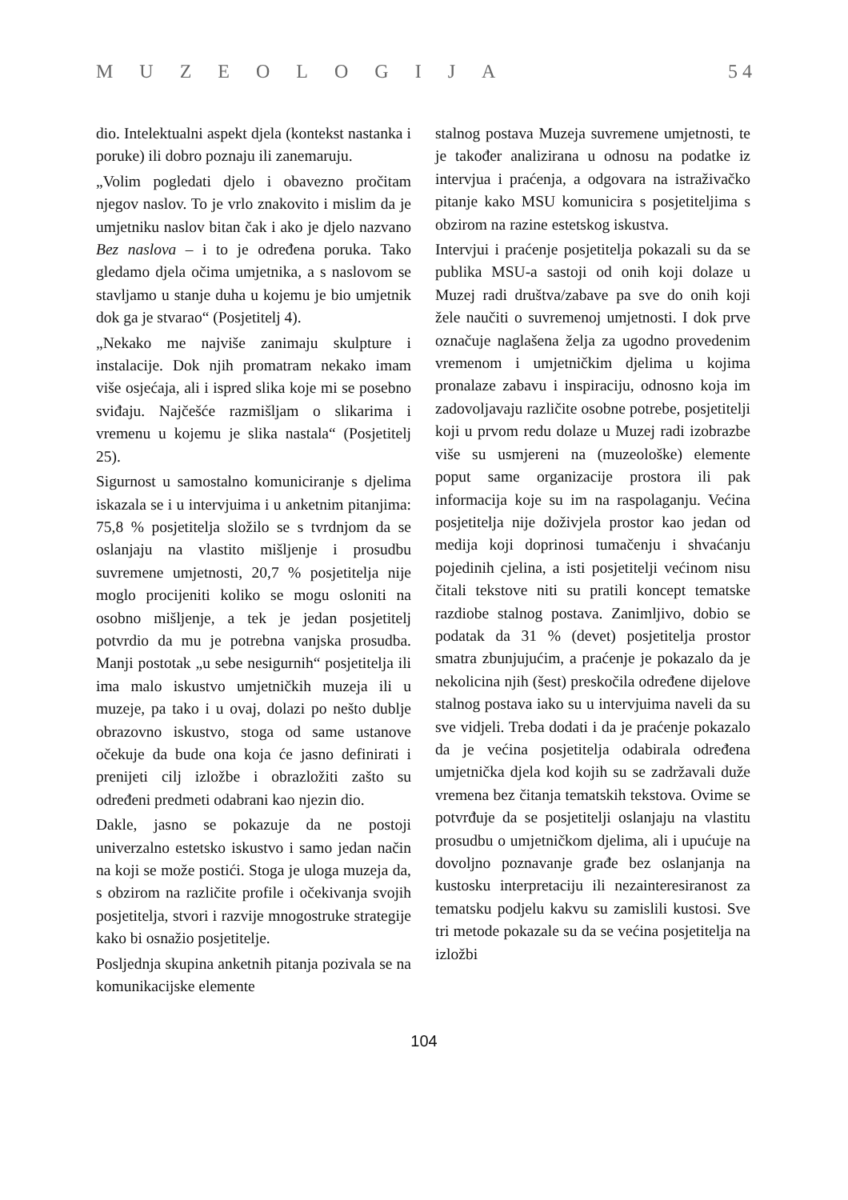MUZEOLOGIJA 5 4
dio. Intelektualni aspekt djela (kontekst nastanka i poruke) ili dobro poznaju ili zanemaruju.
„Volim pogledati djelo i obavezno pročitam njegov naslov. To je vrlo znakovito i mislim da je umjetniku naslov bitan čak i ako je djelo nazvano Bez naslova – i to je određena poruka. Tako gledamo djela očima umjetnika, a s naslovom se stavljamo u stanje duha u kojemu je bio umjetnik dok ga je stvarao“ (Posjetitelj 4).
„Nekako me najviše zanimaju skulpture i instalacije. Dok njih promatram nekako imam više osjećaja, ali i ispred slika koje mi se posebno sviđaju. Najčešće razmišljam o slikarima i vremenu u kojemu je slika nastala“ (Posjetitelj 25).
Sigurnost u samostalno komuniciranje s djelima iskazala se i u intervjuima i u anketnim pitanjima: 75,8 % posjetitelja složilo se s tvrdnjom da se oslanjaju na vlastito mišljenje i prosudbu suvremene umjetnosti, 20,7 % posjetitelja nije moglo procijeniti koliko se mogu osloniti na osobno mišljenje, a tek je jedan posjetitelj potvrdio da mu je potrebna vanjska prosudba. Manji postotak „u sebe nesigurnih“ posjetitelja ili ima malo iskustvo umjetničkih muzeja ili u muzeje, pa tako i u ovaj, dolazi po nešto dublje obrazovno iskustvo, stoga od same ustanove očekuje da bude ona koja će jasno definirati i prenijeti cilj izložbe i obrazložiti zašto su određeni predmeti odabrani kao njezin dio.
Dakle, jasno se pokazuje da ne postoji univerzalno estetsko iskustvo i samo jedan način na koji se može postići. Stoga je uloga muzeja da, s obzirom na različite profile i očekivanja svojih posjetitelja, stvori i razvije mnogostruke strategije kako bi osnažio posjetitelje.
Posljednja skupina anketnih pitanja pozivala se na komunikacijske elemente
stalnog postava Muzeja suvremene umjetnosti, te je također analizirana u odnosu na podatke iz intervjua i praćenja, a odgovara na istraživačko pitanje kako MSU komunicira s posjetiteljima s obzirom na razine estetskog iskustva.
Intervjui i praćenje posjetitelja pokazali su da se publika MSU-a sastoji od onih koji dolaze u Muzej radi društva/zabave pa sve do onih koji žele naučiti o suvremenoj umjetnosti. I dok prve označuje naglašena želja za ugodno provedenim vremenom i umjetničkim djelima u kojima pronalaze zabavu i inspiraciju, odnosno koja im zadovoljavaju različite osobne potrebe, posjetitelji koji u prvom redu dolaze u Muzej radi izobrazbe više su usmjereni na (muzeološke) elemente poput same organizacije prostora ili pak informacija koje su im na raspolaganju. Većina posjetitelja nije doživjela prostor kao jedan od medija koji doprinosi tumačenju i shvaćanju pojedinih cjelina, a isti posjetitelji većinom nisu čitali tekstove niti su pratili koncept tematske razdiobe stalnog postava. Zanimljivo, dobio se podatak da 31 % (devet) posjetitelja prostor smatra zbunjujućim, a praćenje je pokazalo da je nekolicina njih (šest) preskočila određene dijelove stalnog postava iako su u intervjuima naveli da su sve vidjeli. Treba dodati i da je praćenje pokazalo da je većina posjetitelja odabirala određena umjetnička djela kod kojih su se zadržavali duže vremena bez čitanja tematskih tekstova. Ovime se potvrđuje da se posjetitelji oslanjaju na vlastitu prosudbu o umjetničkom djelima, ali i upućuje na dovoljno poznavanje građe bez oslanjanja na kustosku interpretaciju ili nezainteresiranost za tematsku podjelu kakvu su zamislili kustosi. Sve tri metode pokazale su da se većina posjetitelja na izložbi
104